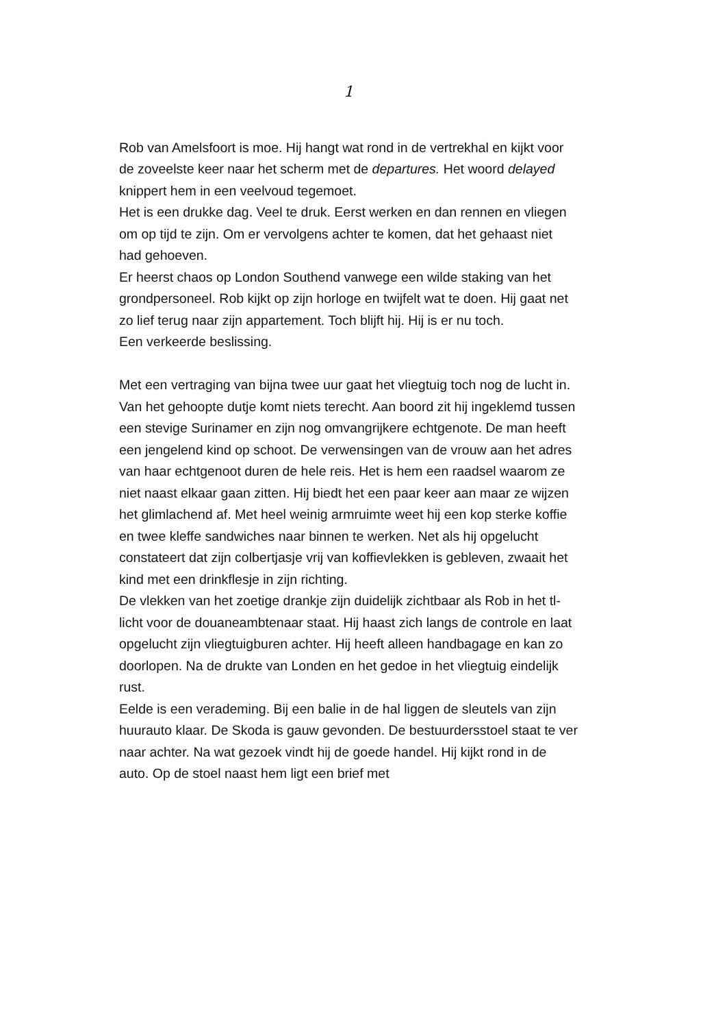1
Rob van Amelsfoort is moe. Hij hangt wat rond in de vertrekhal en kijkt voor de zoveelste keer naar het scherm met de departures. Het woord delayed knippert hem in een veelvoud tegemoet.
Het is een drukke dag. Veel te druk. Eerst werken en dan rennen en vliegen om op tijd te zijn. Om er vervolgens achter te komen, dat het gehaast niet had gehoeven.
Er heerst chaos op London Southend vanwege een wilde staking van het grondpersoneel. Rob kijkt op zijn horloge en twijfelt wat te doen. Hij gaat net zo lief terug naar zijn appartement. Toch blijft hij. Hij is er nu toch.
Een verkeerde beslissing.
Met een vertraging van bijna twee uur gaat het vliegtuig toch nog de lucht in. Van het gehoopte dutje komt niets terecht. Aan boord zit hij ingeklemd tussen een stevige Surinamer en zijn nog omvangrijkere echtgenote. De man heeft een jengelend kind op schoot. De verwensingen van de vrouw aan het adres van haar echtgenoot duren de hele reis. Het is hem een raadsel waarom ze niet naast elkaar gaan zitten. Hij biedt het een paar keer aan maar ze wijzen het glimlachend af. Met heel weinig armruimte weet hij een kop sterke koffie en twee kleffe sandwiches naar binnen te werken. Net als hij opgelucht constateert dat zijn colbertjasje vrij van koffievlekken is gebleven, zwaait het kind met een drinkflesje in zijn richting.
De vlekken van het zoetige drankje zijn duidelijk zichtbaar als Rob in het tl-licht voor de douaneambtenaar staat. Hij haast zich langs de controle en laat opgelucht zijn vliegtuigburen achter. Hij heeft alleen handbagage en kan zo doorlopen. Na de drukte van Londen en het gedoe in het vliegtuig eindelijk rust.
Eelde is een verademing. Bij een balie in de hal liggen de sleutels van zijn huurauto klaar. De Skoda is gauw gevonden. De bestuurdersstoel staat te ver naar achter. Na wat gezoek vindt hij de goede handel. Hij kijkt rond in de auto. Op de stoel naast hem ligt een brief met